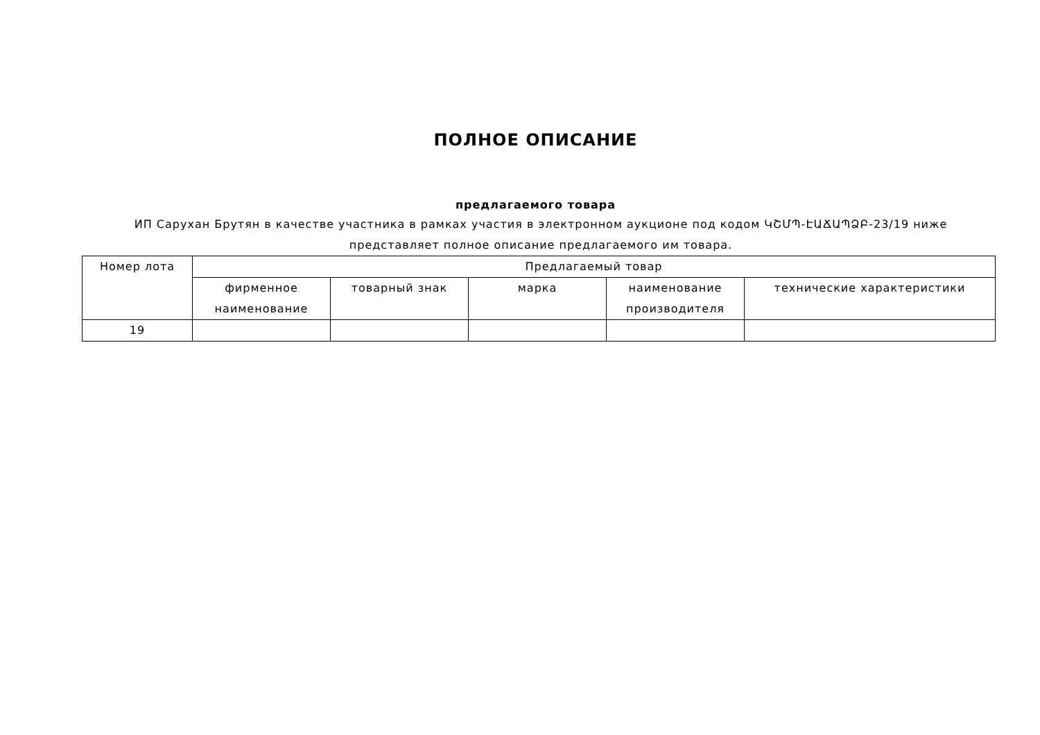ПОЛНОЕ ОПИСАНИЕ
предлагаемого товара
ИП Сарухан Брутян в качестве участника в рамках участия в электронном аукционе под кодом ԿՇՄՊ-ԷԱՃԱՊՁԲ-23/19 ниже представляет полное описание предлагаемого им товара.
| Номер лота | Предлагаемый товар | | | | |
| --- | --- | --- | --- | --- | --- |
| | фирменное наименование | товарный знак | марка | наименование производителя | технические характеристики |
| 19 | | | | | |